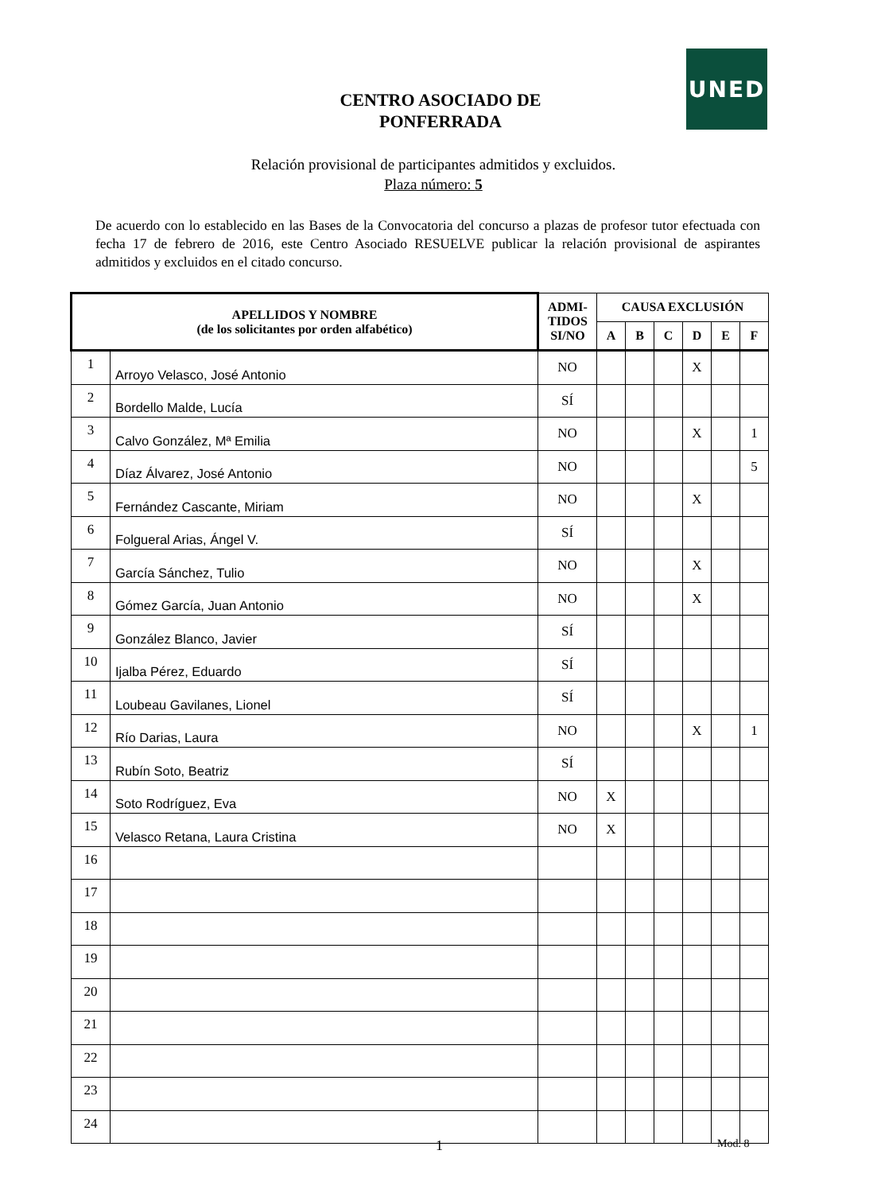UNED
CENTRO ASOCIADO DE
PONFERRADA
Relación provisional de participantes admitidos y excluidos.
Plaza número: 5
De acuerdo con lo establecido en las Bases de la Convocatoria del concurso a plazas de profesor tutor efectuada con fecha 17 de febrero de 2016, este Centro Asociado RESUELVE publicar la relación provisional de aspirantes admitidos y excluidos en el citado concurso.
| APELLIDOS Y NOMBRE (de los solicitantes por orden alfabético) | | ADMI- TIDOS SI/NO | CAUSA EXCLUSIÓN | | | | | |
| --- | --- | --- | --- | --- | --- | --- | --- | --- |
| | | | A | B | C | D | E | F |
| 1 | Arroyo Velasco, José Antonio | NO | | | | X | | |
| 2 | Bordello Malde, Lucía | SÍ | | | | | | |
| 3 | Calvo González, Mª Emilia | NO | | | | X | | 1 |
| 4 | Díaz Álvarez, José Antonio | NO | | | | | | 5 |
| 5 | Fernández Cascante, Miriam | NO | | | | X | | |
| 6 | Folgueral Arias, Ángel V. | SÍ | | | | | | |
| 7 | García Sánchez, Tulio | NO | | | | X | | |
| 8 | Gómez García, Juan Antonio | NO | | | | X | | |
| 9 | González Blanco, Javier | SÍ | | | | | | |
| 10 | Ijalba Pérez, Eduardo | SÍ | | | | | | |
| 11 | Loubeau Gavilanes, Lionel | SÍ | | | | | | |
| 12 | Río Darias, Laura | NO | | | | X | | 1 |
| 13 | Rubín Soto, Beatriz | SÍ | | | | | | |
| 14 | Soto Rodríguez, Eva | NO | X | | | | | |
| 15 | Velasco Retana, Laura Cristina | NO | X | | | | | |
| 16 | | | | | | | | |
| 17 | | | | | | | | |
| 18 | | | | | | | | |
| 19 | | | | | | | | |
| 20 | | | | | | | | |
| 21 | | | | | | | | |
| 22 | | | | | | | | |
| 23 | | | | | | | | |
| 24 | | | | | | | | |
1 Mod. 8